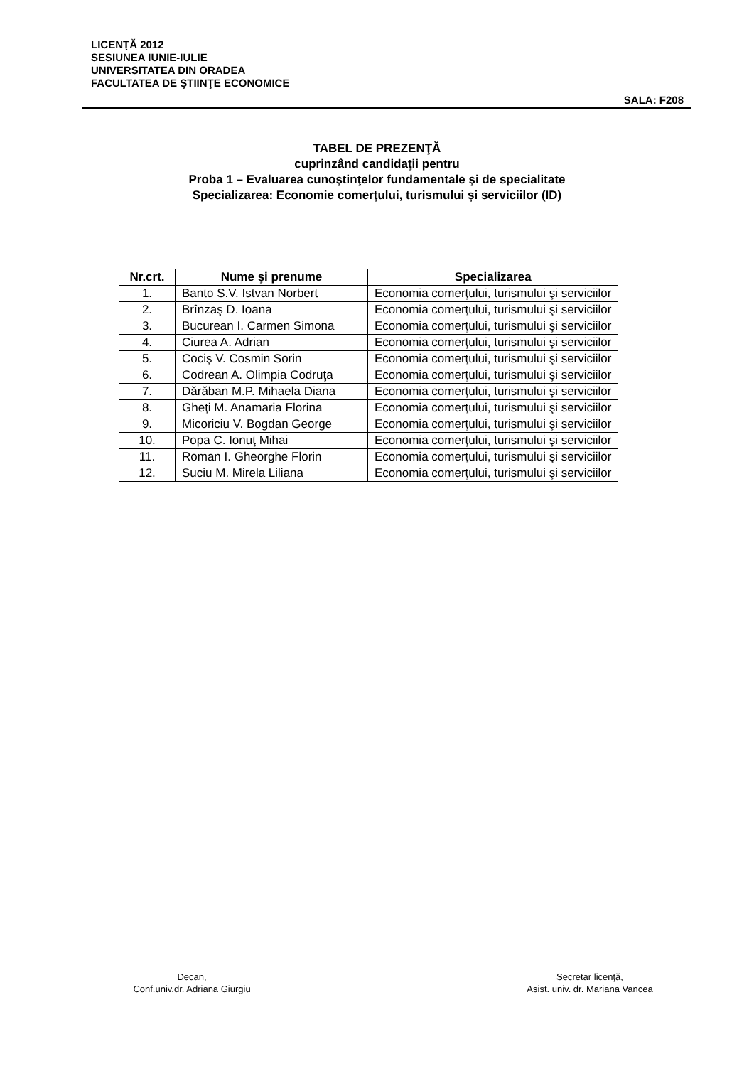LICENŢĂ 2012
SESIUNEA IUNIE-IULIE
UNIVERSITATEA DIN ORADEA
FACULTATEA DE ŞTIINŢE ECONOMICE
SALA: F208
TABEL DE PREZENŢĂ
cuprinzând candidaţii pentru
Proba 1 – Evaluarea cunoştinţelor fundamentale şi de specialitate
Specializarea: Economie comerţului, turismului și serviciilor (ID)
| Nr.crt. | Nume şi prenume | Specializarea |
| --- | --- | --- |
| 1. | Banto S.V. Istvan Norbert | Economia comerţului, turismului şi serviciilor |
| 2. | Brînzaş D. Ioana | Economia comerţului, turismului şi serviciilor |
| 3. | Bucurean I. Carmen Simona | Economia comerţului, turismului şi serviciilor |
| 4. | Ciurea A. Adrian | Economia comerţului, turismului şi serviciilor |
| 5. | Cociş V. Cosmin Sorin | Economia comerţului, turismului şi serviciilor |
| 6. | Codrean A. Olimpia Codruţa | Economia comerţului, turismului şi serviciilor |
| 7. | Dărăban M.P. Mihaela Diana | Economia comerţului, turismului şi serviciilor |
| 8. | Gheţi M. Anamaria Florina | Economia comerţului, turismului şi serviciilor |
| 9. | Micoriciu V. Bogdan George | Economia comerţului, turismului şi serviciilor |
| 10. | Popa C. Ionuţ Mihai | Economia comerţului, turismului şi serviciilor |
| 11. | Roman I. Gheorghe Florin | Economia comerţului, turismului şi serviciilor |
| 12. | Suciu M. Mirela Liliana | Economia comerţului, turismului şi serviciilor |
Decan,
Conf.univ.dr. Adriana Giurgiu
Secretar licenţă,
Asist. univ. dr. Mariana Vancea